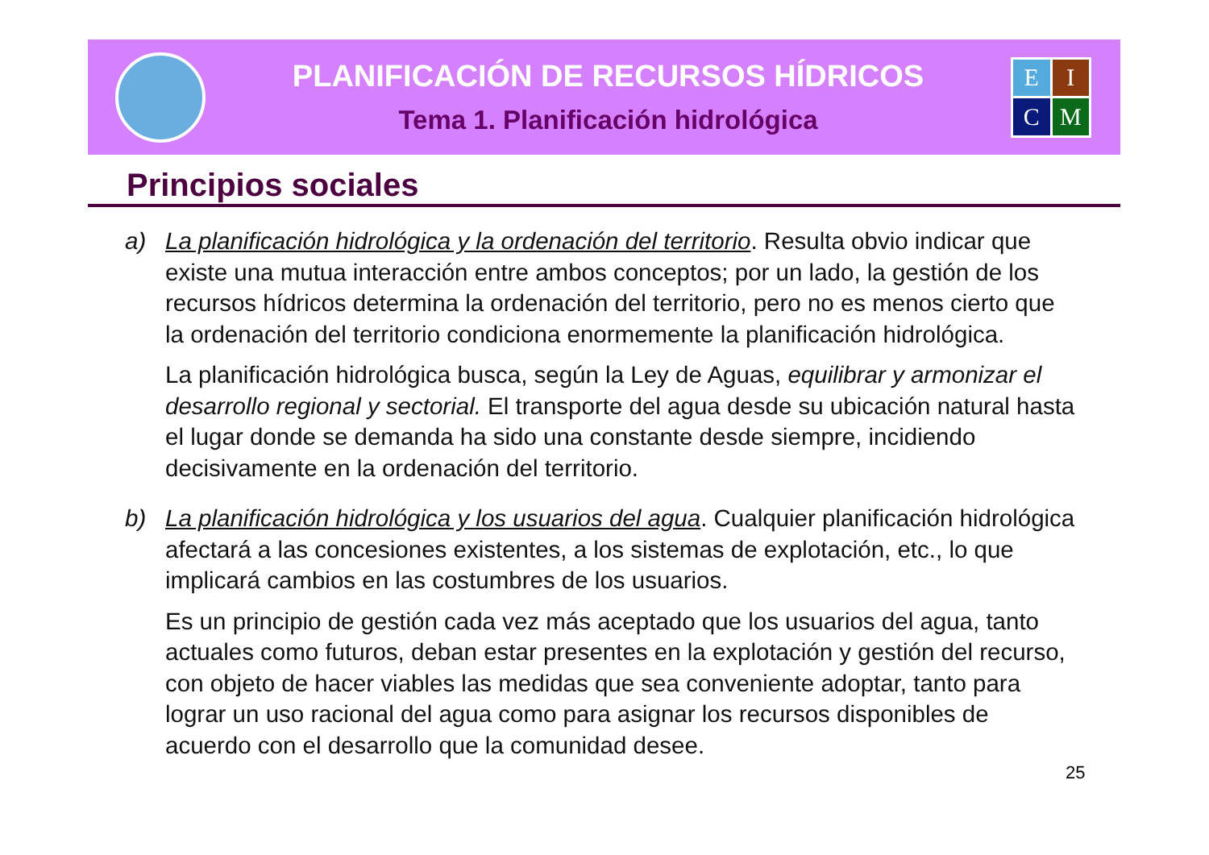PLANIFICACIÓN DE RECURSOS HÍDRICOS
Tema 1. Planificación hidrológica
EICM
Principios sociales
a) La planificación hidrológica y la ordenación del territorio. Resulta obvio indicar que existe una mutua interacción entre ambos conceptos; por un lado, la gestión de los recursos hídricos determina la ordenación del territorio, pero no es menos cierto que la ordenación del territorio condiciona enormemente la planificación hidrológica.
La planificación hidrológica busca, según la Ley de Aguas, equilibrar y armonizar el desarrollo regional y sectorial. El transporte del agua desde su ubicación natural hasta el lugar donde se demanda ha sido una constante desde siempre, incidiendo decisivamente en la ordenación del territorio.
b) La planificación hidrológica y los usuarios del agua. Cualquier planificación hidrológica afectará a las concesiones existentes, a los sistemas de explotación, etc., lo que implicará cambios en las costumbres de los usuarios.
Es un principio de gestión cada vez más aceptado que los usuarios del agua, tanto actuales como futuros, deban estar presentes en la explotación y gestión del recurso, con objeto de hacer viables las medidas que sea conveniente adoptar, tanto para lograr un uso racional del agua como para asignar los recursos disponibles de acuerdo con el desarrollo que la comunidad desee.
25